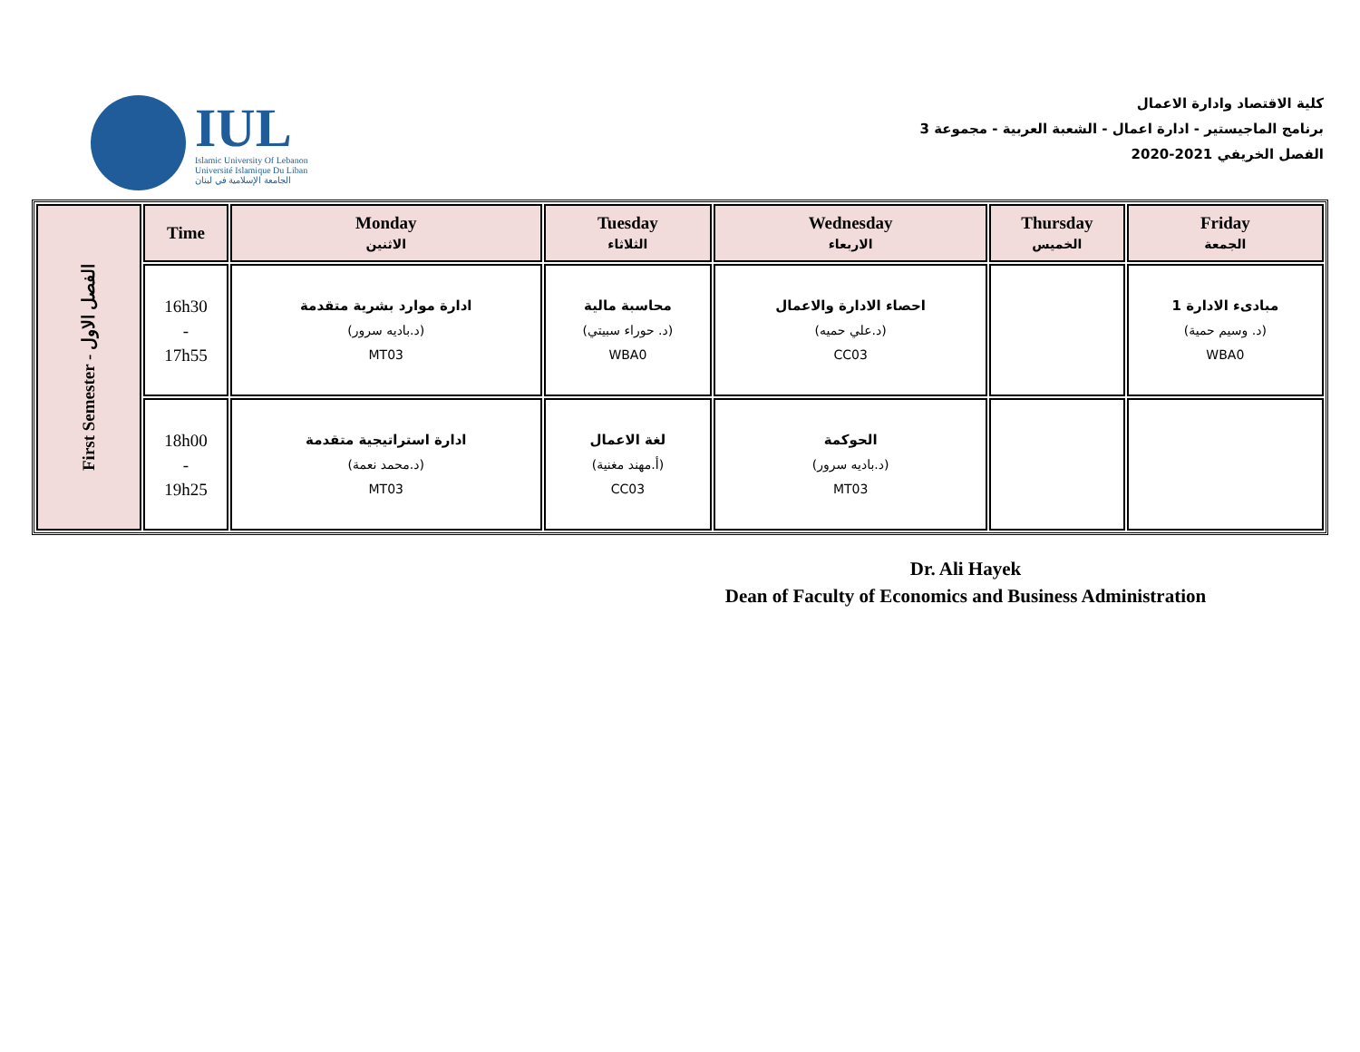IUL
Islamic University Of Lebanon
Université Islamique Du Liban
الجامعة الإسلامية في لبنان
كلية الاقتصاد وادارة الاعمال
برنامج الماجيستير - ادارة اعمال - الشعبة العربية - مجموعة 3
الفصل الخريفي 2021-2020
| First Semester - الفصل الاول | Time | Monday الاثنين | Tuesday الثلاثاء | Wednesday الاربعاء | Thursday الخميس | Friday الجمعة |
| --- | --- | --- | --- | --- | --- | --- |
| | 16h30 - 17h55 | ادارة موارد بشرية متقدمة (د.باديه سرور) MT03 | محاسبة مالية (د. حوراء سبيتي) WBA0 | احصاء الادارة والاعمال (د.علي حميه) CC03 | | مبادىء الادارة 1 (د. وسيم حمية) WBA0 |
| | 18h00 - 19h25 | ادارة استراتيجية متقدمة (د.محمد نعمة) MT03 | لغة الاعمال (أ.مهند مغنية) CC03 | الحوكمة (د.باديه سرور) MT03 | | |
Dr. Ali Hayek
Dean of Faculty of Economics and Business Administration